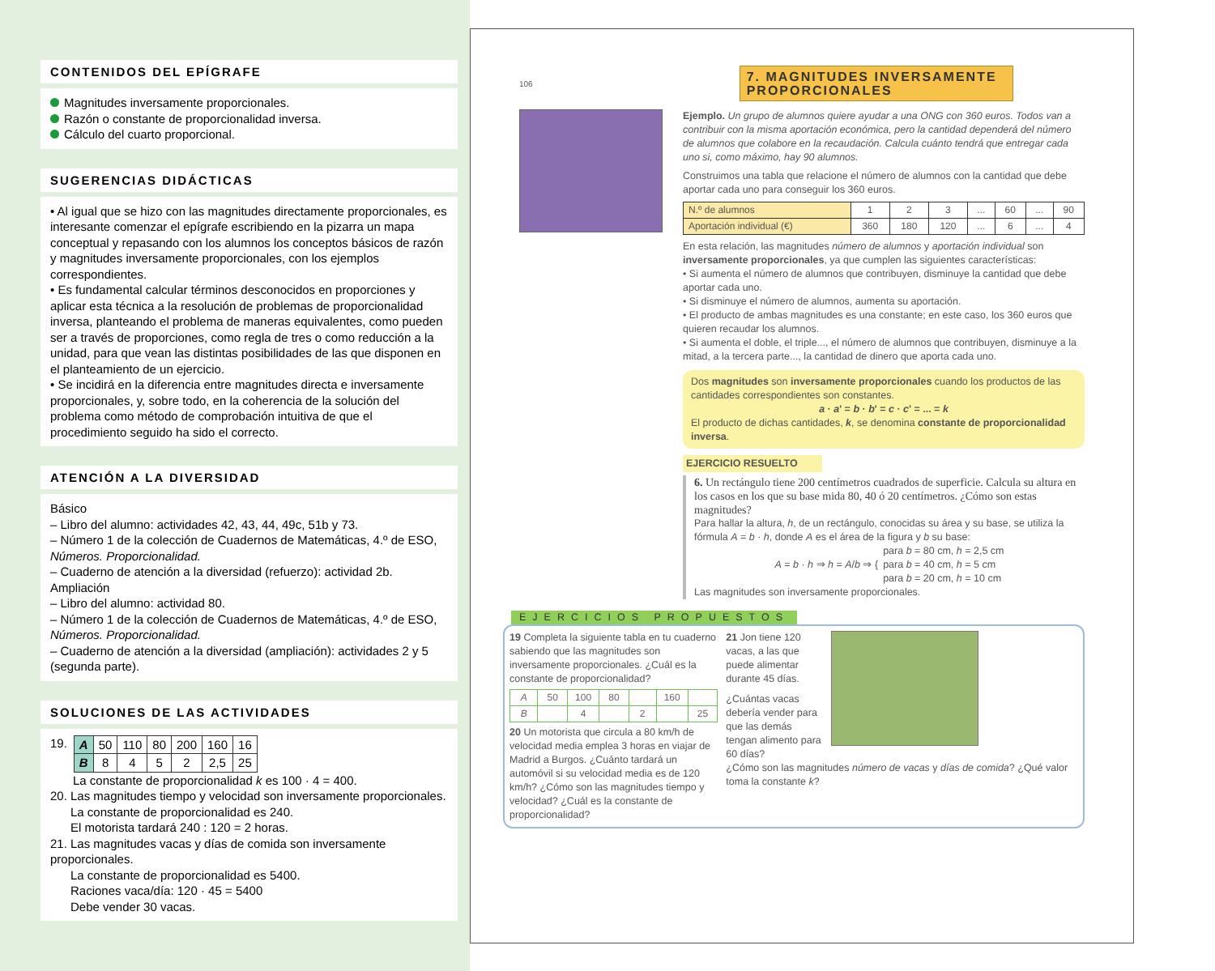CONTENIDOS DEL EPÍGRAFE
Magnitudes inversamente proporcionales.
Razón o constante de proporcionalidad inversa.
Cálculo del cuarto proporcional.
SUGERENCIAS DIDÁCTICAS
• Al igual que se hizo con las magnitudes directamente proporcionales, es interesante comenzar el epígrafe escribiendo en la pizarra un mapa conceptual y repasando con los alumnos los conceptos básicos de razón y magnitudes inversamente proporcionales, con los ejemplos correspondientes.
• Es fundamental calcular términos desconocidos en proporciones y aplicar esta técnica a la resolución de problemas de proporcionalidad inversa, planteando el problema de maneras equivalentes, como pueden ser a través de proporciones, como regla de tres o como reducción a la unidad, para que vean las distintas posibilidades de las que disponen en el planteamiento de un ejercicio.
• Se incidirá en la diferencia entre magnitudes directa e inversamente proporcionales, y, sobre todo, en la coherencia de la solución del problema como método de comprobación intuitiva de que el procedimiento seguido ha sido el correcto.
ATENCIÓN A LA DIVERSIDAD
Básico
– Libro del alumno: actividades 42, 43, 44, 49c, 51b y 73.
– Número 1 de la colección de Cuadernos de Matemáticas, 4.º de ESO, Números. Proporcionalidad.
– Cuaderno de atención a la diversidad (refuerzo): actividad 2b.
Ampliación
– Libro del alumno: actividad 80.
– Número 1 de la colección de Cuadernos de Matemáticas, 4.º de ESO, Números. Proporcionalidad.
– Cuaderno de atención a la diversidad (ampliación): actividades 2 y 5 (segunda parte).
SOLUCIONES DE LAS ACTIVIDADES
19.
| A | 50 | 110 | 80 | 200 | 160 | 16 |
| B | 8 | 4 | 5 | 2 | 2,5 | 25 |
La constante de proporcionalidad k es 100 · 4 = 400.
20. Las magnitudes tiempo y velocidad son inversamente proporcionales.
La constante de proporcionalidad es 240.
El motorista tardará 240 : 120 = 2 horas.
21. Las magnitudes vacas y días de comida son inversamente proporcionales.
La constante de proporcionalidad es 5400.
Raciones vaca/día: 120 · 45 = 5400
Debe vender 30 vacas.
106
7. MAGNITUDES INVERSAMENTE PROPORCIONALES
Ejemplo. Un grupo de alumnos quiere ayudar a una ONG con 360 euros. Todos van a contribuir con la misma aportación económica, pero la cantidad dependerá del número de alumnos que colabore en la recaudación. Calcula cuánto tendrá que entregar cada uno si, como máximo, hay 90 alumnos.
Construimos una tabla que relacione el número de alumnos con la cantidad que debe aportar cada uno para conseguir los 360 euros.
| N.º de alumnos | 1 | 2 | 3 | ... | 60 | ... | 90 |
| Aportación individual (€) | 360 | 180 | 120 | ... | 6 | ... | 4 |
En esta relación, las magnitudes número de alumnos y aportación individual son inversamente proporcionales, ya que cumplen las siguientes características:
• Si aumenta el número de alumnos que contribuyen, disminuye la cantidad que debe aportar cada uno.
• Si disminuye el número de alumnos, aumenta su aportación.
• El producto de ambas magnitudes es una constante; en este caso, los 360 euros que quieren recaudar los alumnos.
• Si aumenta el doble, el triple..., el número de alumnos que contribuyen, disminuye a la mitad, a la tercera parte..., la cantidad de dinero que aporta cada uno.
Dos magnitudes son inversamente proporcionales cuando los productos de las cantidades correspondientes son constantes.
a · a' = b · b' = c · c' = ... = k
El producto de dichas cantidades, k, se denomina constante de proporcionalidad inversa.
EJERCICIO RESUELTO
6. Un rectángulo tiene 200 centímetros cuadrados de superficie. Calcula su altura en los casos en los que su base mida 80, 40 ó 20 centímetros. ¿Cómo son estas magnitudes?
Para hallar la altura, h, de un rectángulo, conocidas su área y su base, se utiliza la fórmula A = b · h, donde A es el área de la figura y b su base:
A = b · h ⇒ h = A/b ⇒ { para b = 80 cm, h = 2,5 cm
para b = 40 cm, h = 5 cm
para b = 20 cm, h = 10 cm
Las magnitudes son inversamente proporcionales.
EJERCICIOS PROPUESTOS
19 Completa la siguiente tabla en tu cuaderno sabiendo que las magnitudes son inversamente proporcionales. ¿Cuál es la constante de proporcionalidad?
| A | 50 | 100 | 80 | | 160 | |
| B | | 4 | | 2 | | 25 |
20 Un motorista que circula a 80 km/h de velocidad media emplea 3 horas en viajar de Madrid a Burgos. ¿Cuánto tardará un automóvil si su velocidad media es de 120 km/h? ¿Cómo son las magnitudes tiempo y velocidad? ¿Cuál es la constante de proporcionalidad?
21 Jon tiene 120 vacas, a las que puede alimentar durante 45 días.
¿Cuántas vacas debería vender para que las demás tengan alimento para 60 días?
¿Cómo son las magnitudes número de vacas y días de comida? ¿Qué valor toma la constante k?